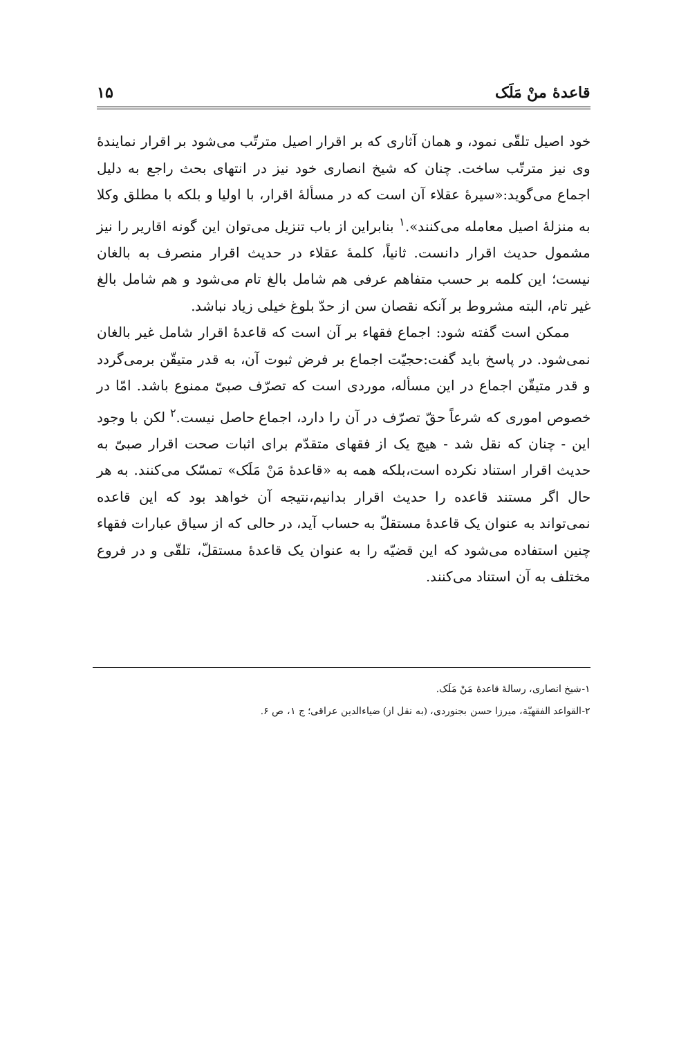قاعدهٔ منْ مَلَک ۱۵
خود اصیل تلقّی نمود، و همان آثاری که بر اقرار اصیل مترتّب می‌شود بر اقرار نمایندهٔ وی نیز مترتّب ساخت. چنان که شیخ انصاری خود نیز در انتهای بحث راجع به دلیل اجماع می‌گوید:«سیرهٔ عقلاء آن است که در مسألهٔ اقرار، با اولیا و بلکه با مطلق وکلا به منزلهٔ اصیل معامله می‌کنند».<sup>۱</sup> بنابراین از باب تنزیل می‌توان این گونه اقاریر را نیز مشمول حدیث اقرار دانست. ثانیاً، کلمهٔ عقلاء در حدیث اقرار منصرف به بالغان نیست؛ این کلمه بر حسب متفاهم عرفی هم شامل بالغ تام می‌شود و هم شامل بالغ غیر تام، البته مشروط بر آنکه نقصان سن از حدّ بلوغ خیلی زیاد نباشد.
ممکن است گفته شود: اجماع فقهاء بر آن است که قاعدهٔ اقرار شامل غیر بالغان نمی‌شود. در پاسخ باید گفت:حجیّت اجماع بر فرض ثبوت آن، به قدر متیقّن برمی‌گردد و قدر متیقّن اجماع در این مسأله، موردی است که تصرّف صبیّ ممنوع باشد. امّا در خصوص اموری که شرعاً حقّ تصرّف در آن را دارد، اجماع حاصل نیست.<sup>۲</sup> لکن با وجود این - چنان که نقل شد - هیچ یک از فقهای متقدّم برای اثبات صحت اقرار صبیّ به حدیث اقرار استناد نکرده است،بلکه همه به «قاعدهٔ مَنْ مَلَک» تمسّک می‌کنند. به هر حال اگر مستند قاعده را حدیث اقرار بدانیم،نتیجه آن خواهد بود که این قاعده نمی‌تواند به عنوان یک قاعدهٔ مستقلّ به حساب آید، در حالی که از سیاق عبارات فقهاء چنین استفاده می‌شود که این قضیّه را به عنوان یک قاعدهٔ مستقلّ، تلقّی و در فروع مختلف به آن استناد می‌کنند.
۱-شیخ انصاری، رسالهٔ قاعدهٔ مَنْ مَلَک.
۲-القواعد الفقهیّة، میرزا حسن بجنوردی، (به نقل از) ضیاءالدین عراقی؛ ج ۱، ص ۶.